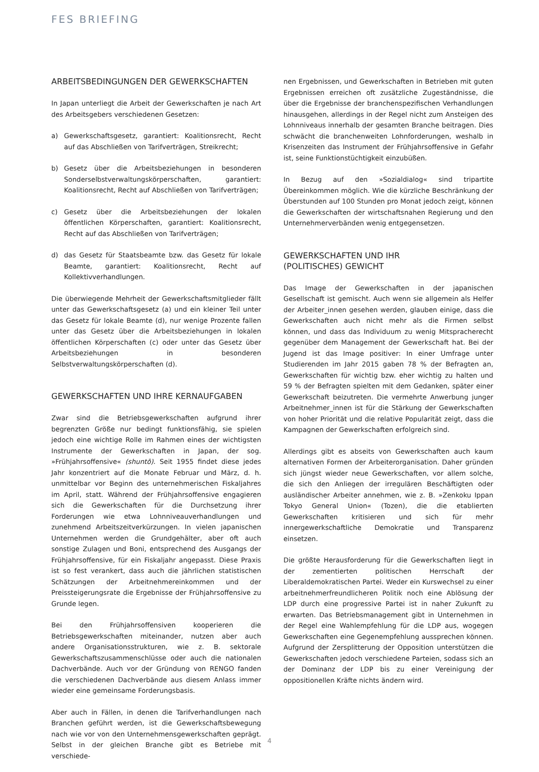FES BRIEFING
ARBEITSBEDINGUNGEN DER GEWERKSCHAFTEN
In Japan unterliegt die Arbeit der Gewerkschaften je nach Art des Arbeitsgebers verschiedenen Gesetzen:
a) Gewerkschaftsgesetz, garantiert: Koalitionsrecht, Recht auf das Abschließen von Tarifverträgen, Streikrecht;
b) Gesetz über die Arbeitsbeziehungen in besonderen Sonderselbstverwaltungskörperschaften, garantiert: Koalitionsrecht, Recht auf Abschließen von Tarifverträgen;
c) Gesetz über die Arbeitsbeziehungen der lokalen öffentlichen Körperschaften, garantiert: Koalitionsrecht, Recht auf das Abschließen von Tarifverträgen;
d) das Gesetz für Staatsbeamte bzw. das Gesetz für lokale Beamte, garantiert: Koalitionsrecht, Recht auf Kollektivverhandlungen.
Die überwiegende Mehrheit der Gewerkschaftsmitglieder fällt unter das Gewerkschaftsgesetz (a) und ein kleiner Teil unter das Gesetz für lokale Beamte (d), nur wenige Prozente fallen unter das Gesetz über die Arbeitsbeziehungen in lokalen öffentlichen Körperschaften (c) oder unter das Gesetz über Arbeitsbeziehungen in besonderen Selbstverwaltungskörperschaften (d).
GEWERKSCHAFTEN UND IHRE KERNAUFGABEN
Zwar sind die Betriebsgewerkschaften aufgrund ihrer begrenzten Größe nur bedingt funktionsfähig, sie spielen jedoch eine wichtige Rolle im Rahmen eines der wichtigsten Instrumente der Gewerkschaften in Japan, der sog. »Frühjahrsoffensive« (shuntō). Seit 1955 findet diese jedes Jahr konzentriert auf die Monate Februar und März, d. h. unmittelbar vor Beginn des unternehmerischen Fiskaljahres im April, statt. Während der Frühjahrsoffensive engagieren sich die Gewerkschaften für die Durchsetzung ihrer Forderungen wie etwa Lohnniveauverhandlungen und zunehmend Arbeitszeitverkürzungen. In vielen japanischen Unternehmen werden die Grundgehälter, aber oft auch sonstige Zulagen und Boni, entsprechend des Ausgangs der Frühjahrsoffensive, für ein Fiskaljahr angepasst. Diese Praxis ist so fest verankert, dass auch die jährlichen statistischen Schätzungen der Arbeitnehmereinkommen und der Preissteigerungsrate die Ergebnisse der Frühjahrsoffensive zu Grunde legen.
Bei den Frühjahrsoffensiven kooperieren die Betriebsgewerkschaften miteinander, nutzen aber auch andere Organisationsstrukturen, wie z. B. sektorale Gewerkschaftszusammenschlüsse oder auch die nationalen Dachverbände. Auch vor der Gründung von RENGO fanden die verschiedenen Dachverbände aus diesem Anlass immer wieder eine gemeinsame Forderungsbasis.
Aber auch in Fällen, in denen die Tarifverhandlungen nach Branchen geführt werden, ist die Gewerkschaftsbewegung nach wie vor von den Unternehmensgewerkschaften geprägt. Selbst in der gleichen Branche gibt es Betriebe mit verschiede-
nen Ergebnissen, und Gewerkschaften in Betrieben mit guten Ergebnissen erreichen oft zusätzliche Zugeständnisse, die über die Ergebnisse der branchenspezifischen Verhandlungen hinausgehen, allerdings in der Regel nicht zum Ansteigen des Lohnniveaus innerhalb der gesamten Branche beitragen. Dies schwächt die branchenweiten Lohnforderungen, weshalb in Krisenzeiten das Instrument der Frühjahrsoffensive in Gefahr ist, seine Funktionstüchtigkeit einzubüßen.
In Bezug auf den »Sozialdialog« sind tripartite Übereinkommen möglich. Wie die kürzliche Beschränkung der Überstunden auf 100 Stunden pro Monat jedoch zeigt, können die Gewerkschaften der wirtschaftsnahen Regierung und den Unternehmerverbänden wenig entgegensetzen.
GEWERKSCHAFTEN UND IHR
(POLITISCHES) GEWICHT
Das Image der Gewerkschaften in der japanischen Gesellschaft ist gemischt. Auch wenn sie allgemein als Helfer der Arbeiter_innen gesehen werden, glauben einige, dass die Gewerkschaften auch nicht mehr als die Firmen selbst können, und dass das Individuum zu wenig Mitspracherecht gegenüber dem Management der Gewerkschaft hat. Bei der Jugend ist das Image positiver: In einer Umfrage unter Studierenden im Jahr 2015 gaben 78 % der Befragten an, Gewerkschaften für wichtig bzw. eher wichtig zu halten und 59 % der Befragten spielten mit dem Gedanken, später einer Gewerkschaft beizutreten. Die vermehrte Anwerbung junger Arbeitnehmer_innen ist für die Stärkung der Gewerkschaften von hoher Priorität und die relative Popularität zeigt, dass die Kampagnen der Gewerkschaften erfolgreich sind.
Allerdings gibt es abseits von Gewerkschaften auch kaum alternativen Formen der Arbeiterorganisation. Daher gründen sich jüngst wieder neue Gewerkschaften, vor allem solche, die sich den Anliegen der irregulären Beschäftigten oder ausländischer Arbeiter annehmen, wie z. B. »Zenkoku Ippan Tokyo General Union« (Tozen), die die etablierten Gewerkschaften kritisieren und sich für mehr innergewerkschaftliche Demokratie und Transparenz einsetzen.
Die größte Herausforderung für die Gewerkschaften liegt in der zementierten politischen Herrschaft der Liberaldemokratischen Partei. Weder ein Kurswechsel zu einer arbeitnehmerfreundlicheren Politik noch eine Ablösung der LDP durch eine progressive Partei ist in naher Zukunft zu erwarten. Das Betriebsmanagement gibt in Unternehmen in der Regel eine Wahlempfehlung für die LDP aus, wogegen Gewerkschaften eine Gegenempfehlung aussprechen können. Aufgrund der Zersplitterung der Opposition unterstützen die Gewerkschaften jedoch verschiedene Parteien, sodass sich an der Dominanz der LDP bis zu einer Vereinigung der oppositionellen Kräfte nichts ändern wird.
4